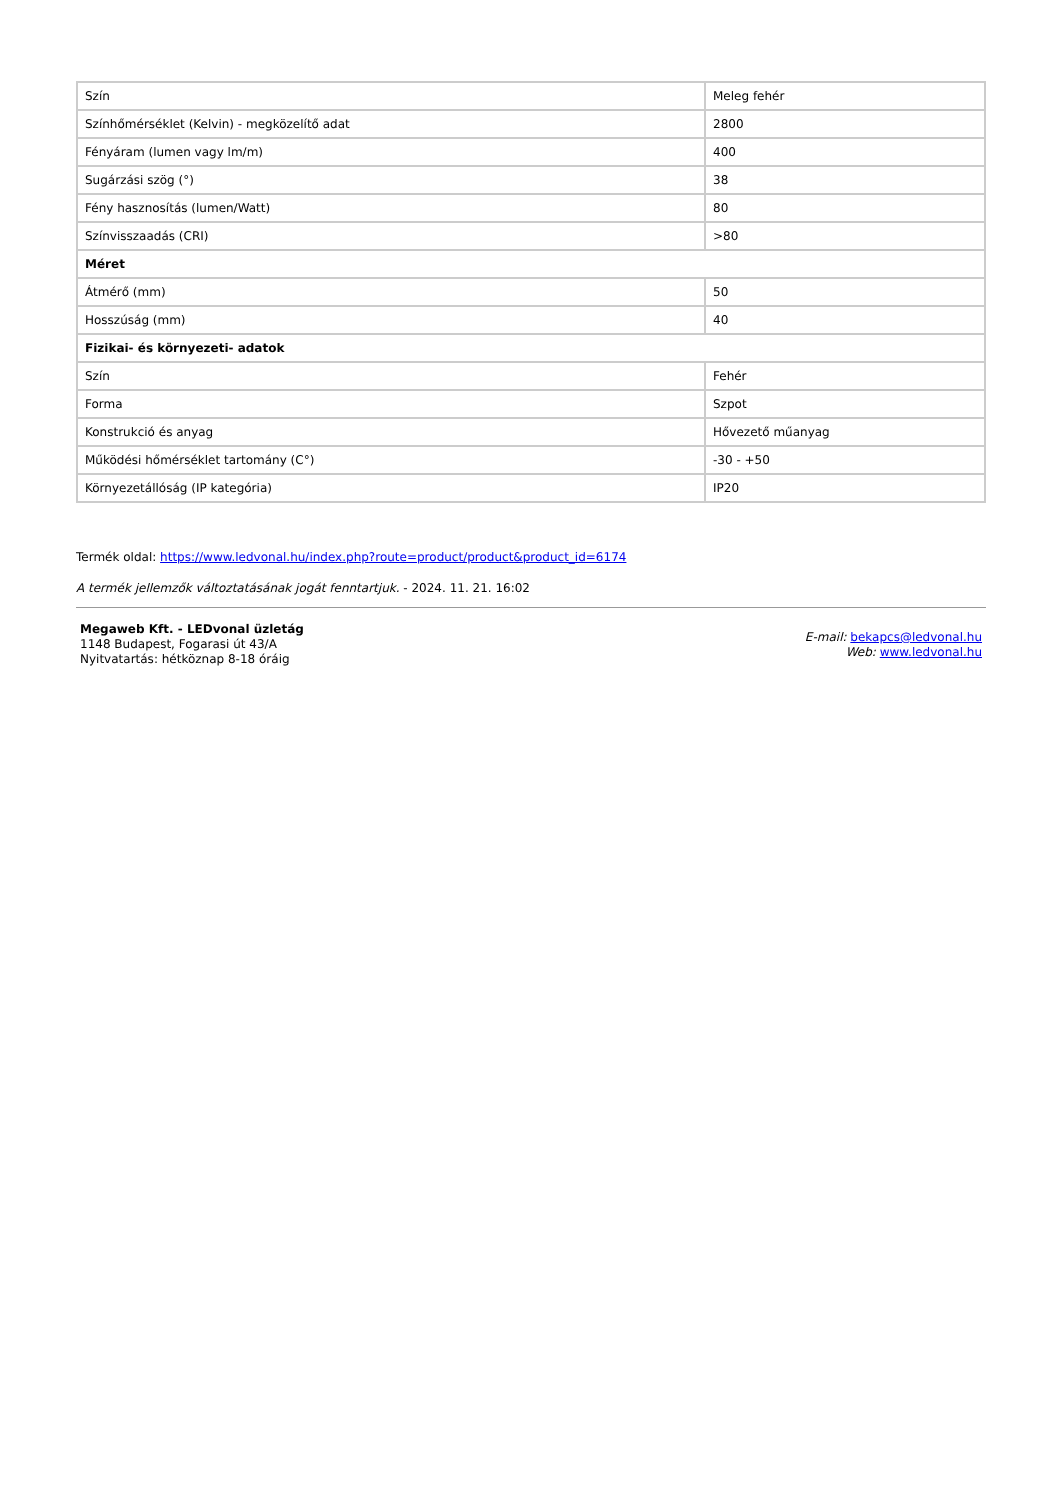| Szín | Meleg fehér |
| Színhőmérséklet (Kelvin) - megközelítő adat | 2800 |
| Fényáram (lumen vagy lm/m) | 400 |
| Sugárzási szög (°) | 38 |
| Fény hasznosítás (lumen/Watt) | 80 |
| Színvisszaadás (CRI) | >80 |
| Méret | |
| Átmérő (mm) | 50 |
| Hosszúság (mm) | 40 |
| Fizikai- és környezeti- adatok | |
| Szín | Fehér |
| Forma | Szpot |
| Konstrukció és anyag | Hővezető műanyag |
| Működési hőmérséklet tartomány (C°) | -30 - +50 |
| Környezetállóság (IP kategória) | IP20 |
Termék oldal: https://www.ledvonal.hu/index.php?route=product/product&product_id=6174
A termék jellemzők változtatásának jogát fenntartjuk. - 2024. 11. 21. 16:02
Megaweb Kft. - LEDvonal üzletág
1148 Budapest, Fogarasi út 43/A
Nyitvatartás: hétköznap 8-18 óráig
E-mail: bekapcs@ledvonal.hu
Web: www.ledvonal.hu